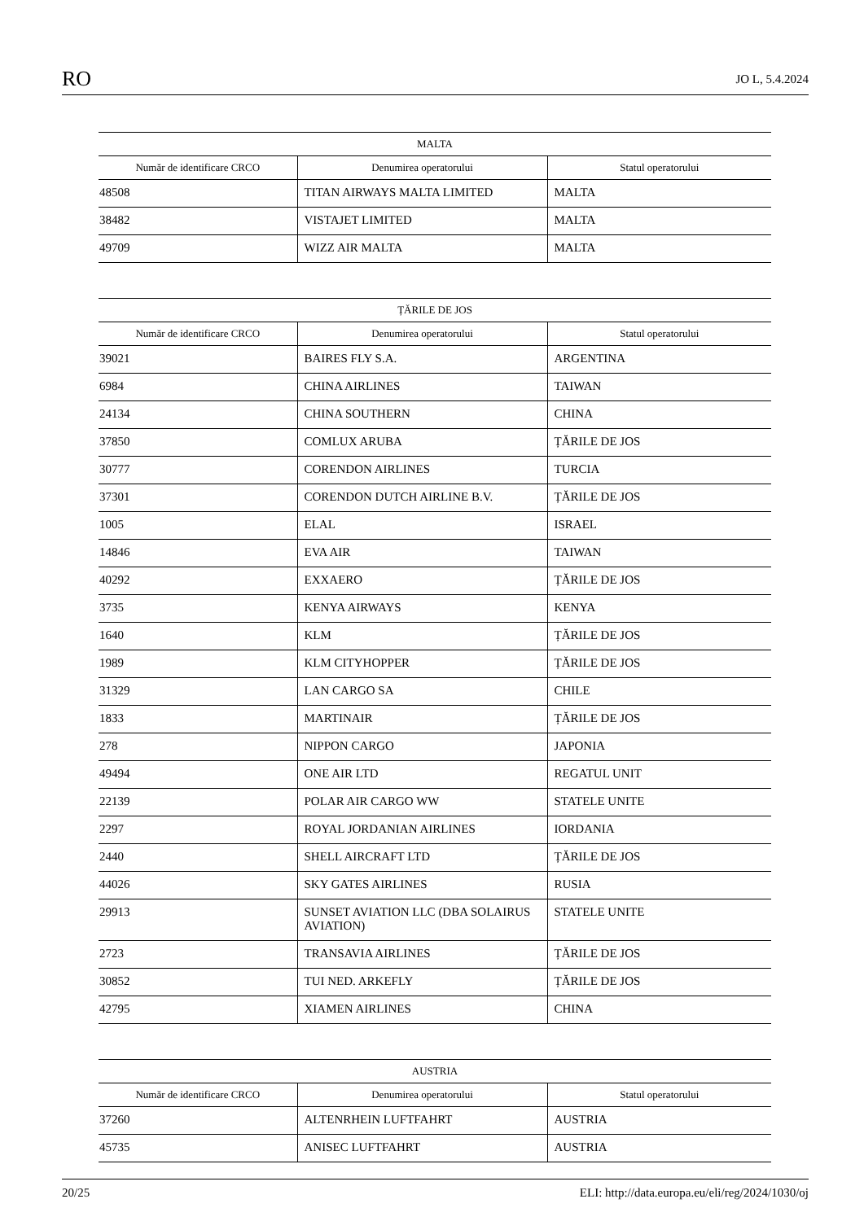RO JO L, 5.4.2024
| MALTA | | |
| --- | --- | --- |
| Număr de identificare CRCO | Denumirea operatorului | Statul operatorului |
| 48508 | TITAN AIRWAYS MALTA LIMITED | MALTA |
| 38482 | VISTAJET LIMITED | MALTA |
| 49709 | WIZZ AIR MALTA | MALTA |
| ȚĂRILE DE JOS | | |
| --- | --- | --- |
| Număr de identificare CRCO | Denumirea operatorului | Statul operatorului |
| 39021 | BAIRES FLY S.A. | ARGENTINA |
| 6984 | CHINA AIRLINES | TAIWAN |
| 24134 | CHINA SOUTHERN | CHINA |
| 37850 | COMLUX ARUBA | ȚĂRILE DE JOS |
| 30777 | CORENDON AIRLINES | TURCIA |
| 37301 | CORENDON DUTCH AIRLINE B.V. | ȚĂRILE DE JOS |
| 1005 | ELAL | ISRAEL |
| 14846 | EVA AIR | TAIWAN |
| 40292 | EXXAERO | ȚĂRILE DE JOS |
| 3735 | KENYA AIRWAYS | KENYA |
| 1640 | KLM | ȚĂRILE DE JOS |
| 1989 | KLM CITYHOPPER | ȚĂRILE DE JOS |
| 31329 | LAN CARGO SA | CHILE |
| 1833 | MARTINAIR | ȚĂRILE DE JOS |
| 278 | NIPPON CARGO | JAPONIA |
| 49494 | ONE AIR LTD | REGATUL UNIT |
| 22139 | POLAR AIR CARGO WW | STATELE UNITE |
| 2297 | ROYAL JORDANIAN AIRLINES | IORDANIA |
| 2440 | SHELL AIRCRAFT LTD | ȚĂRILE DE JOS |
| 44026 | SKY GATES AIRLINES | RUSIA |
| 29913 | SUNSET AVIATION LLC (DBA SOLAIRUS AVIATION) | STATELE UNITE |
| 2723 | TRANSAVIA AIRLINES | ȚĂRILE DE JOS |
| 30852 | TUI NED. ARKEFLY | ȚĂRILE DE JOS |
| 42795 | XIAMEN AIRLINES | CHINA |
| AUSTRIA | | |
| --- | --- | --- |
| Număr de identificare CRCO | Denumirea operatorului | Statul operatorului |
| 37260 | ALTENRHEIN LUFTFAHRT | AUSTRIA |
| 45735 | ANISEC LUFTFAHRT | AUSTRIA |
20/25 ELI: http://data.europa.eu/eli/reg/2024/1030/oj